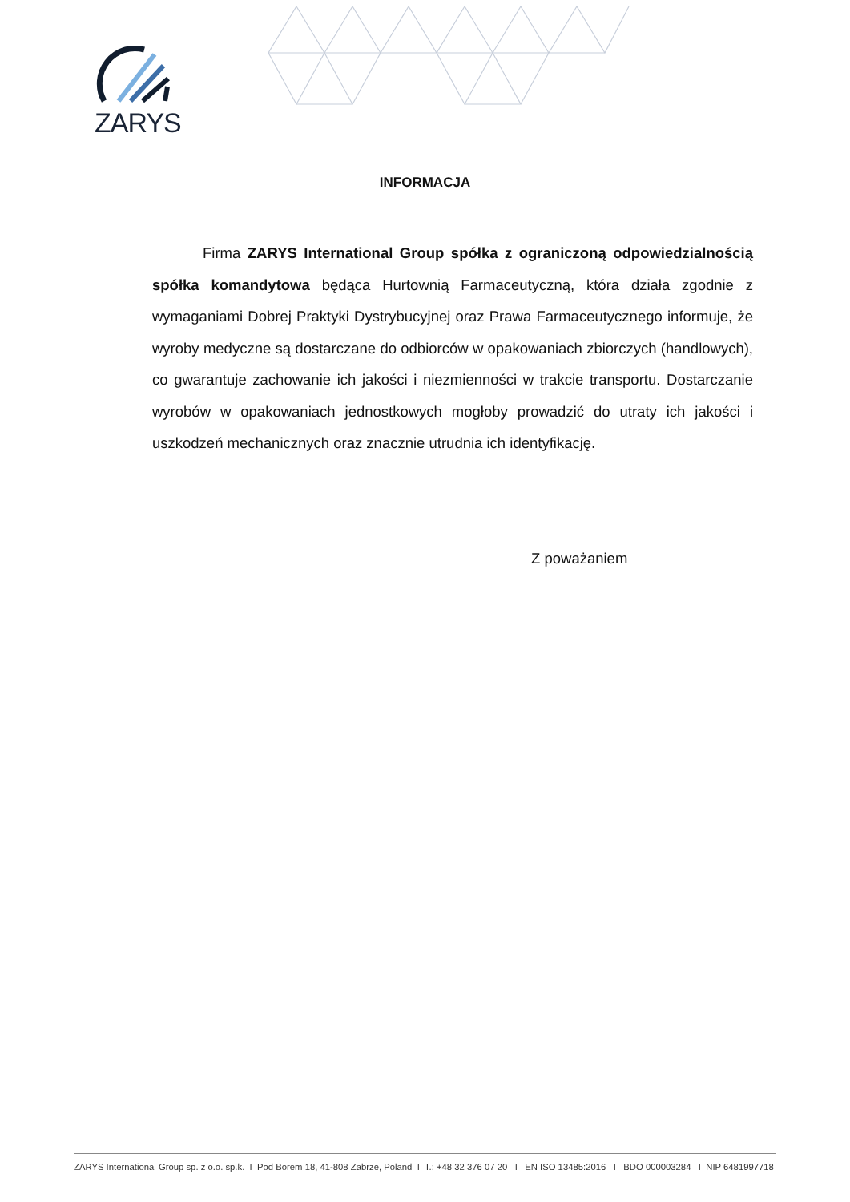ZARYS
INFORMACJA
Firma ZARYS International Group spółka z ograniczoną odpowiedzialnością spółka komandytowa będąca Hurtownią Farmaceutyczną, która działa zgodnie z wymaganiami Dobrej Praktyki Dystrybucyjnej oraz Prawa Farmaceutycznego informuje, że wyroby medyczne są dostarczane do odbiorców w opakowaniach zbiorczych (handlowych), co gwarantuje zachowanie ich jakości i niezmienności w trakcie transportu. Dostarczanie wyrobów w opakowaniach jednostkowych mogłoby prowadzić do utraty ich jakości i uszkodzeń mechanicznych oraz znacznie utrudnia ich identyfikację.
Z poważaniem
ZARYS International Group sp. z o.o. sp.k. I Pod Borem 18, 41-808 Zabrze, Poland I T.: +48 32 376 07 20 I EN ISO 13485:2016 I BDO 000003284 I NIP 6481997718